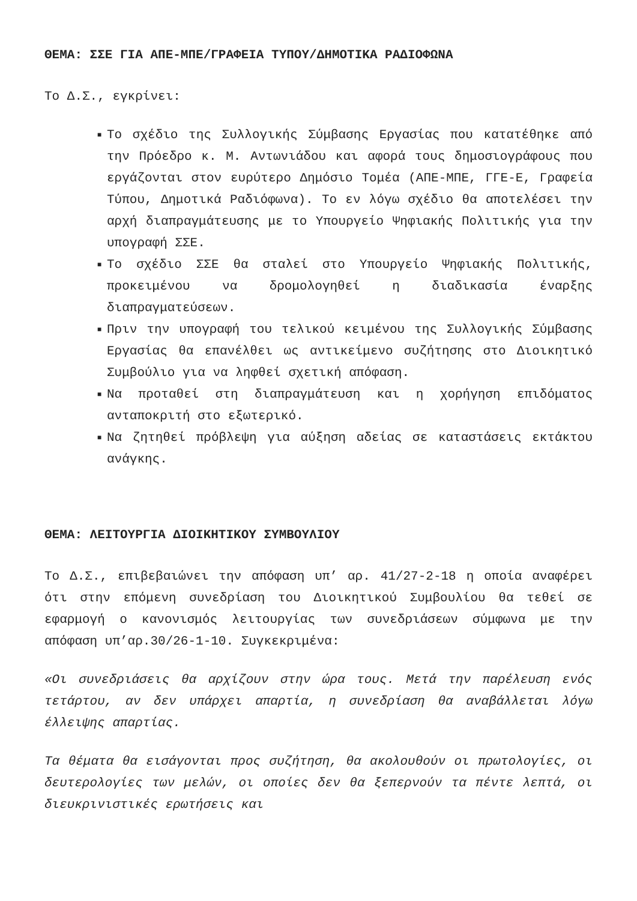ΘΕΜΑ: ΣΣΕ ΓΙΑ ΑΠΕ-ΜΠΕ/ΓΡΑΦΕΙΑ ΤΥΠΟΥ/ΔΗΜΟΤΙΚΑ ΡΑΔΙΟΦΩΝΑ
Το Δ.Σ., εγκρίνει:
■ Το σχέδιο της Συλλογικής Σύμβασης Εργασίας που κατατέθηκε από την Πρόεδρο κ. Μ. Αντωνιάδου και αφορά τους δημοσιογράφους που εργάζονται στον ευρύτερο Δημόσιο Τομέα (ΑΠΕ-ΜΠΕ, ΓΓΕ-Ε, Γραφεία Τύπου, Δημοτικά Ραδιόφωνα). Το εν λόγω σχέδιο θα αποτελέσει την αρχή διαπραγμάτευσης με το Υπουργείο Ψηφιακής Πολιτικής για την υπογραφή ΣΣΕ.
■ Το σχέδιο ΣΣΕ θα σταλεί στο Υπουργείο Ψηφιακής Πολιτικής, προκειμένου να δρομολογηθεί η διαδικασία έναρξης διαπραγματεύσεων.
■ Πριν την υπογραφή του τελικού κειμένου της Συλλογικής Σύμβασης Εργασίας θα επανέλθει ως αντικείμενο συζήτησης στο Διοικητικό Συμβούλιο για να ληφθεί σχετική απόφαση.
■ Να προταθεί στη διαπραγμάτευση και η χορήγηση επιδόματος ανταποκριτή στο εξωτερικό.
■ Να ζητηθεί πρόβλεψη για αύξηση αδείας σε καταστάσεις εκτάκτου ανάγκης.
ΘΕΜΑ: ΛΕΙΤΟΥΡΓΙΑ ΔΙΟΙΚΗΤΙΚΟΥ ΣΥΜΒΟΥΛΙΟΥ
Το Δ.Σ., επιβεβαιώνει την απόφαση υπ’ αρ. 41/27-2-18 η οποία αναφέρει ότι στην επόμενη συνεδρίαση του Διοικητικού Συμβουλίου θα τεθεί σε εφαρμογή ο κανονισμός λειτουργίας των συνεδριάσεων σύμφωνα με την απόφαση υπ’αρ.30/26-1-10. Συγκεκριμένα:
«Οι συνεδριάσεις θα αρχίζουν στην ώρα τους. Μετά την παρέλευση ενός τετάρτου, αν δεν υπάρχει απαρτία, η συνεδρίαση θα αναβάλλεται λόγω έλλειψης απαρτίας.
Τα θέματα θα εισάγονται προς συζήτηση, θα ακολουθούν οι πρωτολογίες, οι δευτερολογίες των μελών, οι οποίες δεν θα ξεπερνούν τα πέντε λεπτά, οι διευκρινιστικές ερωτήσεις και